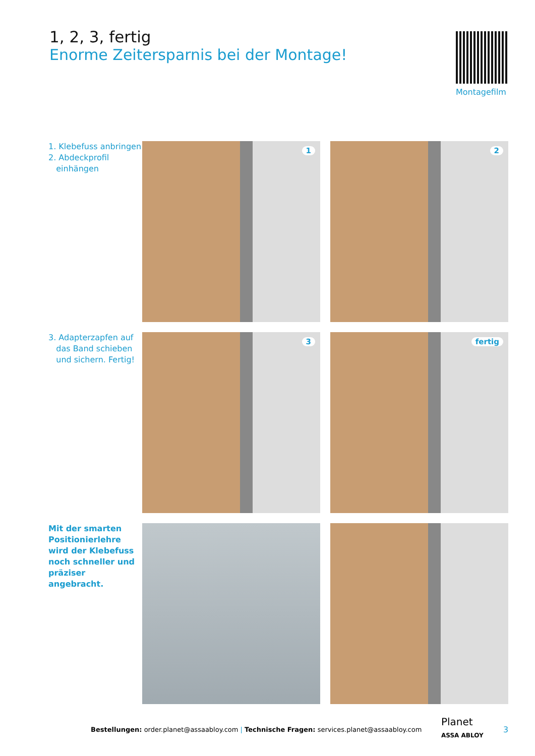1, 2, 3, fertig
Enorme Zeitersparnis bei der Montage!
Montagefilm
1. Klebefuss anbringen
2. Abdeckprofil
einhängen
1
2
3. Adapterzapfen auf
das Band schieben
und sichern. Fertig!
3
fertig
Mit der smarten Positionierlehre wird der Klebefuss noch schneller und präziser angebracht.
Bestellungen: order.planet@assaabloy.com | Technische Fragen: services.planet@assaabloy.com
Planet
ASSA ABLOY
3